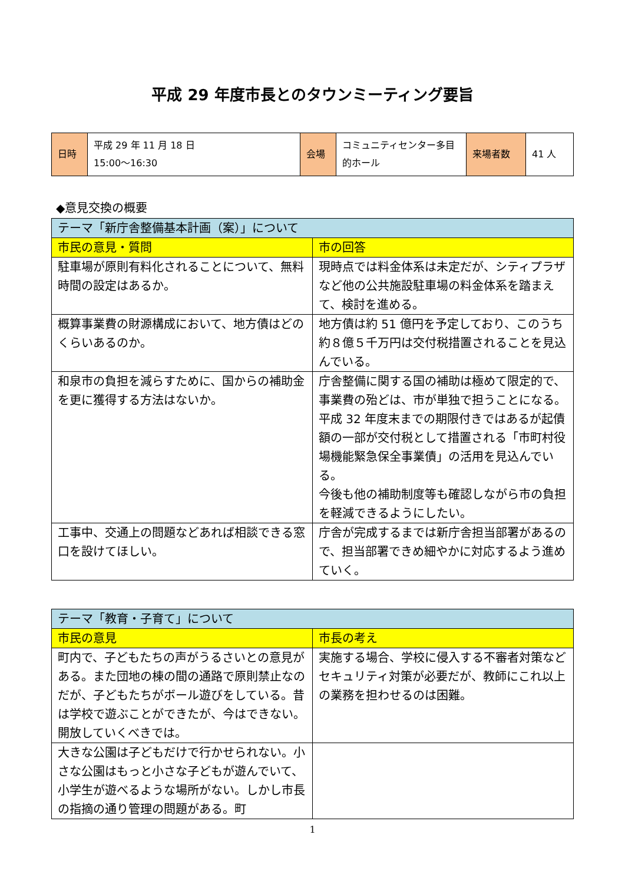平成 29 年度市長とのタウンミーティング要旨
| 日時 | 平成 29 年 11 月 18 日 15:00～16:30 | 会場 | コミュニティセンター多目的ホール | 来場者数 | 41 人 |
◆意見交換の概要
| テーマ「新庁舎整備基本計画（案）」について | |
| --- | --- |
| 市民の意見・質問 | 市の回答 |
| 駐車場が原則有料化されることについて、無料時間の設定はあるか。 | 現時点では料金体系は未定だが、シティプラザなど他の公共施設駐車場の料金体系を踏まえて、検討を進める。 |
| 概算事業費の財源構成において、地方債はどのくらいあるのか。 | 地方債は約 51 億円を予定しており、このうち約８億５千万円は交付税措置されることを見込んでいる。 |
| 和泉市の負担を減らすために、国からの補助金を更に獲得する方法はないか。 | 庁舎整備に関する国の補助は極めて限定的で、事業費の殆どは、市が単独で担うことになる。平成 32 年度末までの期限付きではあるが起債額の一部が交付税として措置される「市町村役場機能緊急保全事業債」の活用を見込んでいる。 今後も他の補助制度等も確認しながら市の負担を軽減できるようにしたい。 |
| 工事中、交通上の問題などあれば相談できる窓口を設けてほしい。 | 庁舎が完成するまでは新庁舎担当部署があるので、担当部署できめ細やかに対応するよう進めていく。 |
| テーマ「教育・子育て」について | |
| --- | --- |
| 市民の意見 | 市長の考え |
| 町内で、子どもたちの声がうるさいとの意見がある。また団地の棟の間の通路で原則禁止なのだが、子どもたちがボール遊びをしている。昔は学校で遊ぶことができたが、今はできない。開放していくべきでは。 | 実施する場合、学校に侵入する不審者対策などセキュリティ対策が必要だが、教師にこれ以上の業務を担わせるのは困難。 |
| 大きな公園は子どもだけで行かせられない。小さな公園はもっと小さな子どもが遊んでいて、小学生が遊べるような場所がない。しかし市長の指摘の通り管理の問題がある。町 | |
1